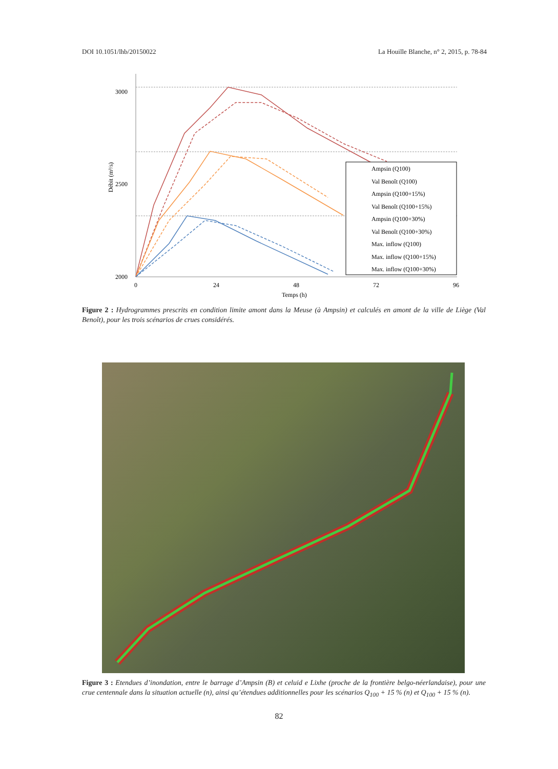DOI 10.1051/lhb/20150022 La Houille Blanche, n° 2, 2015, p. 78-84
3000
2500
2000
0
24
48
72
96
Temps (h)
Débit (m³/s)
Ampsin (Q100)
Val Benoît (Q100)
Ampsin (Q100+15%)
Val Benoît (Q100+15%)
Ampsin (Q100+30%)
Val Benoît (Q100+30%)
Max. inflow (Q100)
Max. inflow (Q100+15%)
Max. inflow (Q100+30%)
Figure 2 : Hydrogrammes prescrits en condition limite amont dans la Meuse (à Ampsin) et calculés en amont de la ville de Liège (Val Benoît), pour les trois scénarios de crues considérés.
Figure 3 : Etendues d’inondation, entre le barrage d’Ampsin (B) et celuid e Lixhe (proche de la frontière belgo-néerlandaise), pour une crue centennale dans la situation actuelle (n), ainsi qu’étendues additionnelles pour les scénarios Q<sub>100</sub> + 15 % (n) et Q<sub>100</sub> + 15 % (n).
82